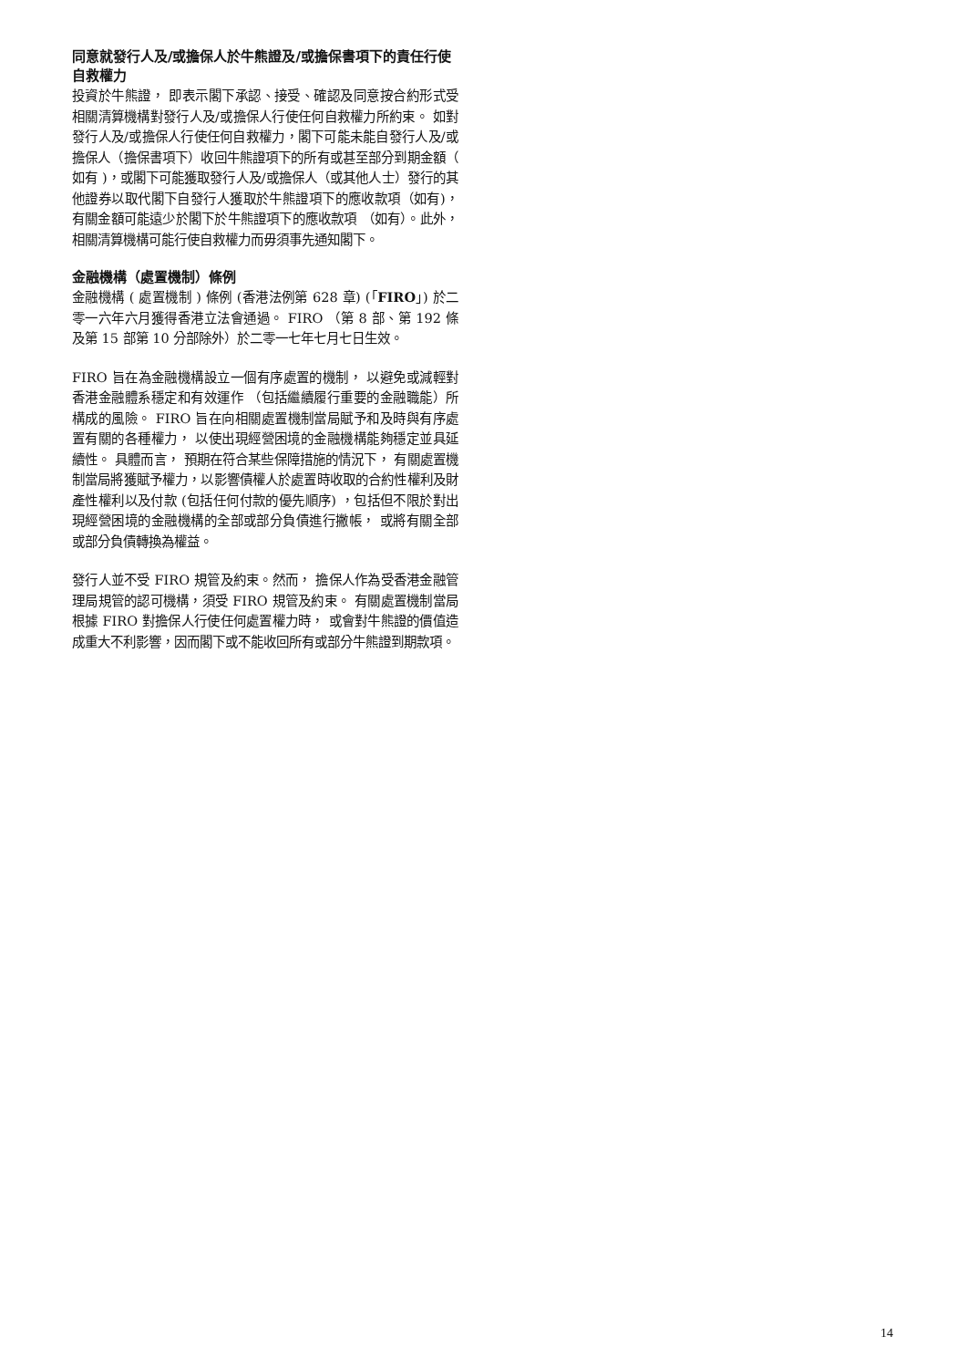同意就發行人及/或擔保人於牛熊證及/或擔保書項下的責任行使自救權力
投資於牛熊證， 即表示閣下承認、接受、確認及同意按合約形式受相關清算機構對發行人及/或擔保人行使任何自救權力所約束。 如對發行人及/或擔保人行使任何自救權力，閣下可能未能自發行人及/或擔保人（擔保書項下）收回牛熊證項下的所有或甚至部分到期金額（ 如有 )，或閣下可能獲取發行人及/或擔保人（或其他人士）發行的其他證券以取代閣下自發行人獲取於牛熊證項下的應收款項（如有)，有關金額可能遠少於閣下於牛熊證項下的應收款項 （如有）。此外，相關清算機構可能行使自救權力而毋須事先通知閣下。
金融機構（處置機制）條例
金融機構 ( 處置機制 ) 條例 (香港法例第 628 章) (「FIRO」) 於二零一六年六月獲得香港立法會通過。 FIRO （第 8 部、第 192 條及第 15 部第 10 分部除外）於二零一七年七月七日生效。
FIRO 旨在為金融機構設立一個有序處置的機制， 以避免或減輕對香港金融體系穩定和有效運作 （包括繼續履行重要的金融職能）所構成的風險。 FIRO 旨在向相關處置機制當局賦予和及時與有序處置有關的各種權力， 以使出現經營困境的金融機構能夠穩定並具延續性。 具體而言， 預期在符合某些保障措施的情況下， 有關處置機制當局將獲賦予權力，以影響債權人於處置時收取的合約性權利及財產性權利以及付款 (包括任何付款的優先順序) ，包括但不限於對出現經營困境的金融機構的全部或部分負債進行撇帳， 或將有關全部或部分負債轉換為權益。
發行人並不受 FIRO 規管及約束。然而， 擔保人作為受香港金融管理局規管的認可機構，須受 FIRO 規管及約束。 有關處置機制當局根據 FIRO 對擔保人行使任何處置權力時， 或會對牛熊證的價值造成重大不利影響，因而閣下或不能收回所有或部分牛熊證到期款項。
14